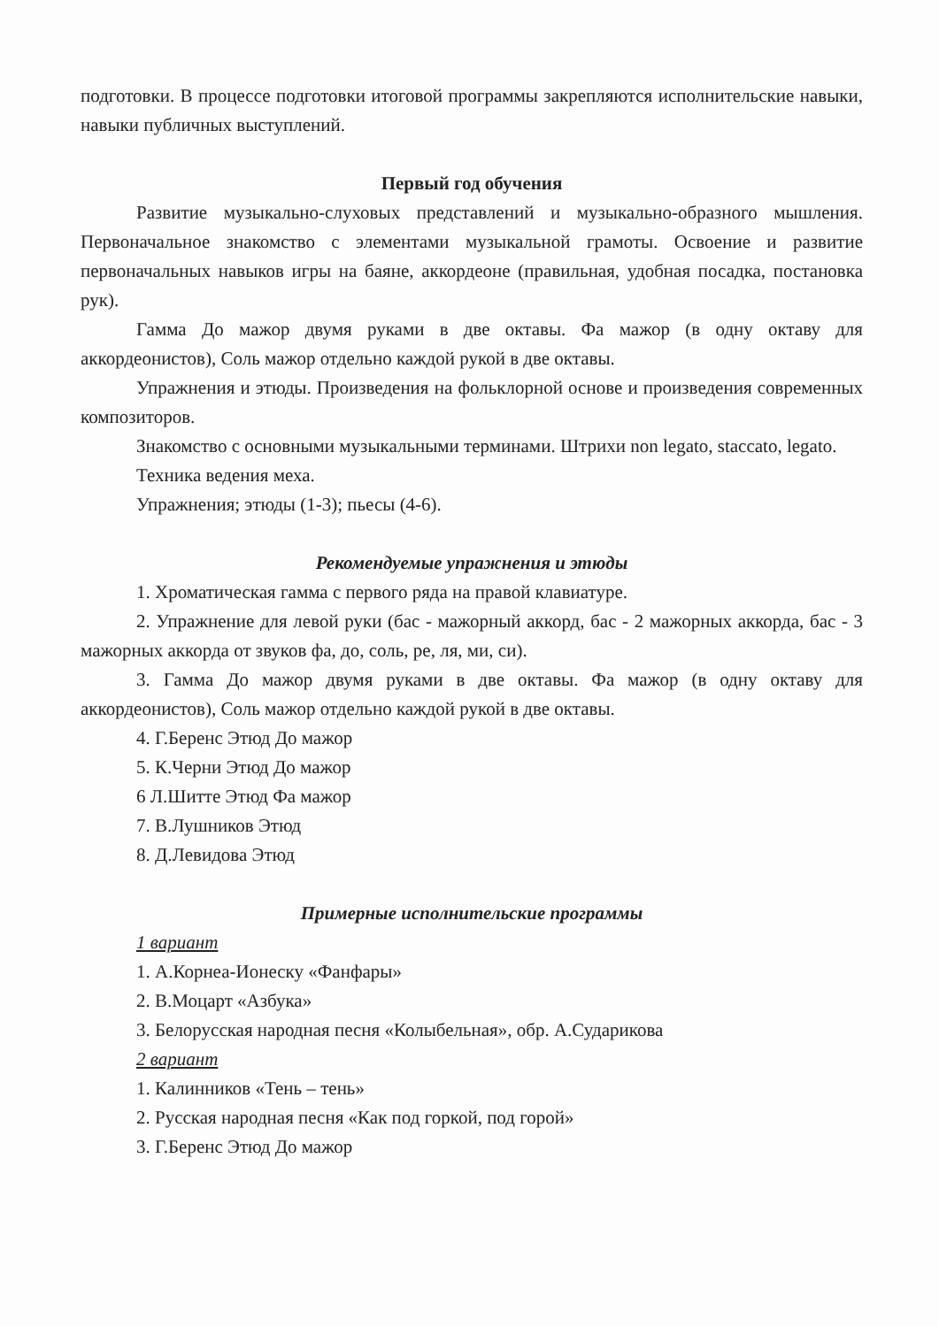подготовки. В процессе подготовки итоговой программы закрепляются исполнительские навыки, навыки публичных выступлений.
Первый год обучения
Развитие музыкально-слуховых представлений и музыкально-образного мышления. Первоначальное знакомство с элементами музыкальной грамоты. Освоение и развитие первоначальных навыков игры на баяне, аккордеоне (правильная, удобная посадка, постановка рук).
Гамма До мажор двумя руками в две октавы. Фа мажор (в одну октаву для аккордеонистов), Соль мажор отдельно каждой рукой в две октавы.
Упражнения и этюды. Произведения на фольклорной основе и произведения современных композиторов.
Знакомство с основными музыкальными терминами. Штрихи non legato, staccato, legato.
Техника ведения меха.
Упражнения; этюды (1-3); пьесы (4-6).
Рекомендуемые упражнения и этюды
1. Хроматическая гамма с первого ряда на правой клавиатуре.
2. Упражнение для левой руки (бас - мажорный аккорд, бас - 2 мажорных аккорда, бас - 3 мажорных аккорда от звуков фа, до, соль, ре, ля, ми, си).
3. Гамма До мажор двумя руками в две октавы. Фа мажор (в одну октаву для аккордеонистов), Соль мажор отдельно каждой рукой в две октавы.
4. Г.Беренс Этюд До мажор
5. К.Черни Этюд До мажор
6 Л.Шитте Этюд Фа мажор
7. В.Лушников Этюд
8. Д.Левидова Этюд
Примерные исполнительские программы
1 вариант
1. А.Корнеа-Ионеску «Фанфары»
2. В.Моцарт «Азбука»
3. Белорусская народная песня «Колыбельная», обр. А.Сударикова
2 вариант
1. Калинников «Тень – тень»
2. Русская народная песня «Как под горкой, под горой»
3. Г.Беренс Этюд До мажор